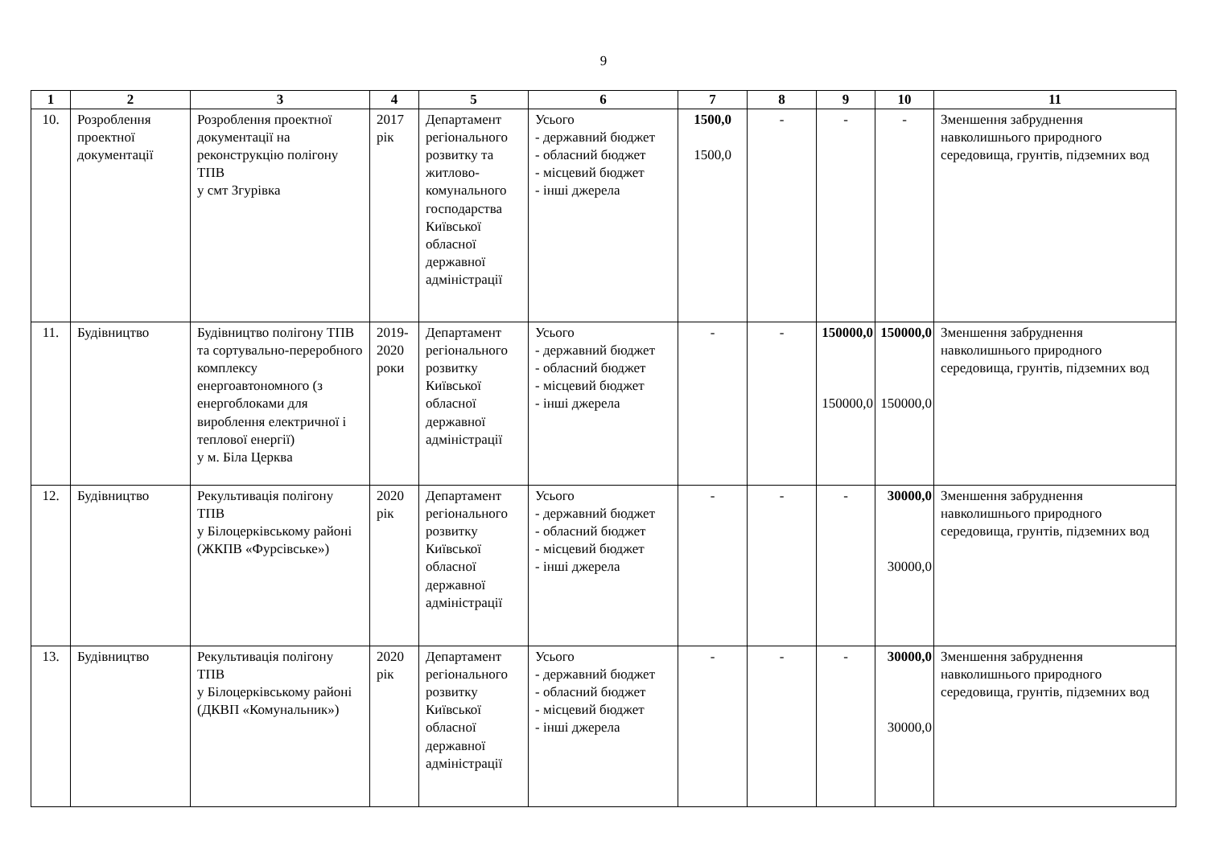9
| 1 | 2 | 3 | 4 | 5 | 6 | 7 | 8 | 9 | 10 | 11 |
| --- | --- | --- | --- | --- | --- | --- | --- | --- | --- | --- |
| 10. | Розроблення проектної документації | Розроблення проектної документації на реконструкцію полігону ТПВ у смт Згурівка | 2017 рік | Департамент регіонального розвитку та житлово-комунального господарства Київської обласної державної адміністрації | Усього - державний бюджет - обласний бюджет - місцевий бюджет - інші джерела | 1500,0 1500,0 | - | - | - | Зменшення забруднення навколишнього природного середовища, грунтів, підземних вод |
| 11. | Будівництво | Будівництво полігону ТПВ та сортувально-переробного комплексу енергоавтономного (з енергоблоками для вироблення електричної і теплової енергії) у м. Біла Церква | 2019-2020 роки | Департамент регіонального розвитку Київської обласної державної адміністрації | Усього - державний бюджет - обласний бюджет - місцевий бюджет - інші джерела | - | - | 150000,0 150000,0 | 150000,0 150000,0 | Зменшення забруднення навколишнього природного середовища, грунтів, підземних вод |
| 12. | Будівництво | Рекультивація полігону ТПВ у Білоцерківському районі (ЖКПВ «Фурсівське») | 2020 рік | Департамент регіонального розвитку Київської обласної державної адміністрації | Усього - державний бюджет - обласний бюджет - місцевий бюджет - інші джерела | - | - | - | 30000,0 30000,0 | Зменшення забруднення навколишнього природного середовища, грунтів, підземних вод |
| 13. | Будівництво | Рекультивація полігону ТПВ у Білоцерківському районі (ДКВП «Комунальник») | 2020 рік | Департамент регіонального розвитку Київської обласної державної адміністрації | Усього - державний бюджет - обласний бюджет - місцевий бюджет - інші джерела | - | - | - | 30000,0 30000,0 | Зменшення забруднення навколишнього природного середовища, грунтів, підземних вод |